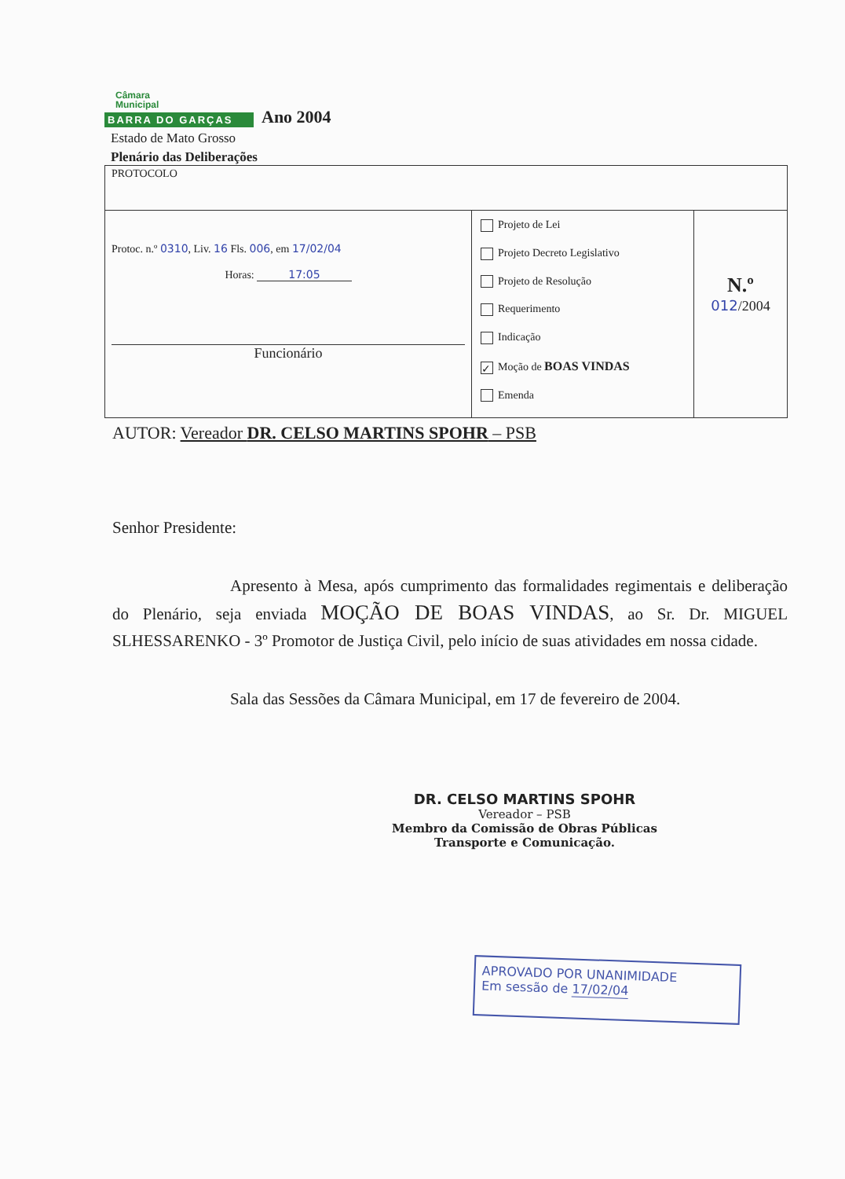Câmara
Municipal
BARRA DO GARÇAS
Ano 2004
Estado de Mato Grosso
Plenário das Deliberações
| PROTOCOLO | | |
| Protoc. n.º 0310 , Liv. 16 Fls. 006 , em 17/02/04 Horas: 17:05 Funcionário | Projeto de Lei Projeto Decreto Legislativo Projeto de Resolução Requerimento Indicação ✓ Moção de BOAS VINDAS Emenda | N.º 012 /2004 |
AUTOR: Vereador DR. CELSO MARTINS SPOHR – PSB
Senhor Presidente:
Apresento à Mesa, após cumprimento das formalidades regimentais e deliberação do Plenário, seja enviada MOÇÃO DE BOAS VINDAS, ao Sr. Dr. MIGUEL SLHESSARENKO - 3º Promotor de Justiça Civil, pelo início de suas atividades em nossa cidade.
Sala das Sessões da Câmara Municipal, em 17 de fevereiro de 2004.
DR. CELSO MARTINS SPOHR
Vereador – PSB
Membro da Comissão de Obras Públicas
Transporte e Comunicação.
APROVADO POR UNANIMIDADE
Em sessão de 17/02/04